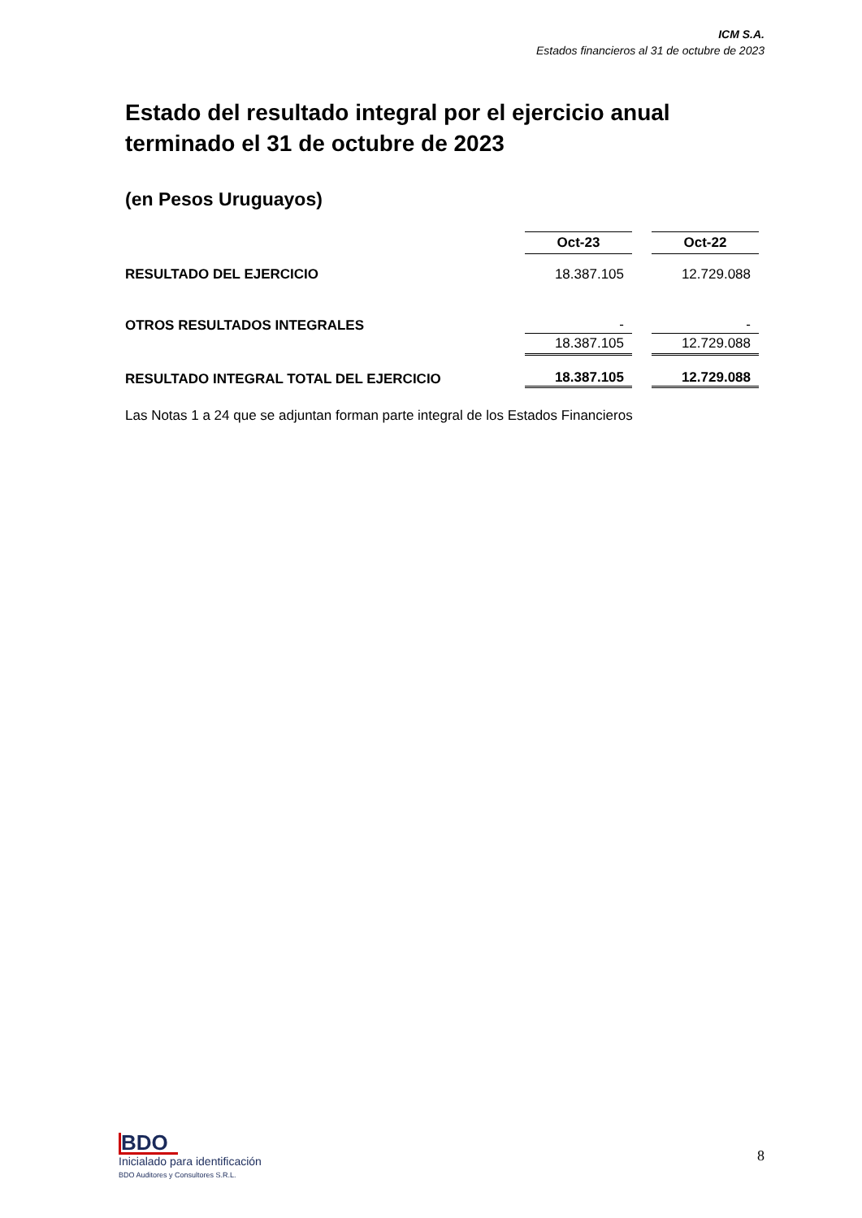ICM S.A.
Estados financieros al 31 de octubre de 2023
Estado del resultado integral por el ejercicio anual terminado el 31 de octubre de 2023
(en Pesos Uruguayos)
| | Oct-23 | | Oct-22 |
| RESULTADO DEL EJERCICIO | 18.387.105 | | 12.729.088 |
| OTROS RESULTADOS INTEGRALES | - | | - |
| | 18.387.105 | | 12.729.088 |
| RESULTADO INTEGRAL TOTAL DEL EJERCICIO | 18.387.105 | | 12.729.088 |
Las Notas 1 a 24 que se adjuntan forman parte integral de los Estados Financieros
BDO
Inicialado para identificación
BDO Auditores y Consultores S.R.L.
8